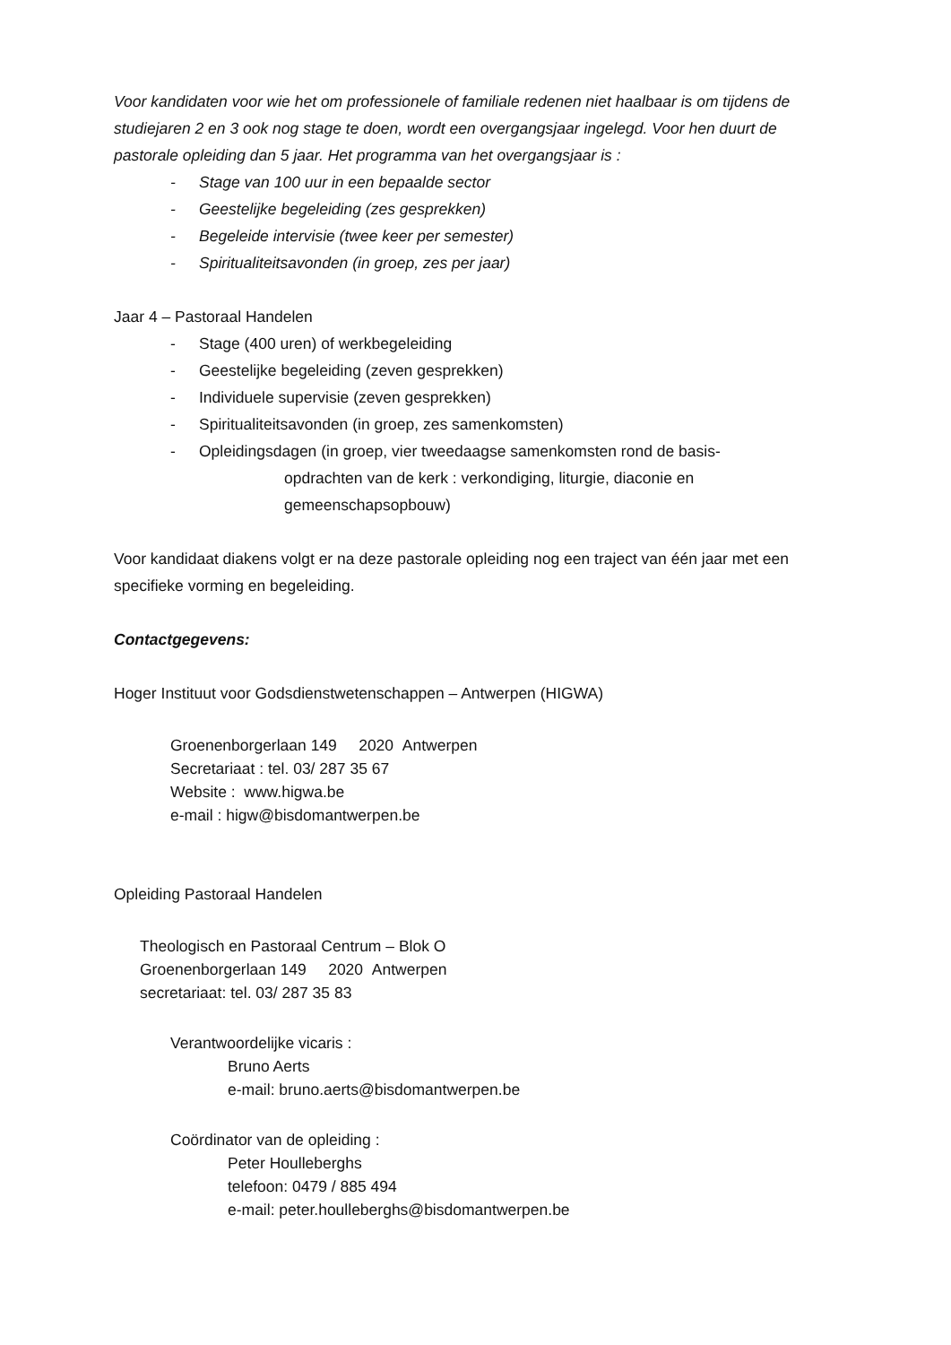Voor kandidaten voor wie het om professionele of familiale redenen niet haalbaar is om tijdens de studiejaren 2 en 3 ook nog stage te doen, wordt een overgangsjaar ingelegd. Voor hen duurt de pastorale opleiding dan 5 jaar. Het programma van het overgangsjaar is :
- Stage van 100 uur in een bepaalde sector
- Geestelijke begeleiding (zes gesprekken)
- Begeleide intervisie (twee keer per semester)
- Spiritualiteitsavonden (in groep, zes per jaar)
Jaar 4 – Pastoraal Handelen
- Stage (400 uren) of werkbegeleiding
- Geestelijke begeleiding (zeven gesprekken)
- Individuele supervisie (zeven gesprekken)
- Spiritualiteitsavonden (in groep, zes samenkomsten)
- Opleidingsdagen (in groep, vier tweedaagse samenkomsten rond de basis-
opdrachten van de kerk : verkondiging, liturgie, diaconie en
gemeenschapsopbouw)
Voor kandidaat diakens volgt er na deze pastorale opleiding nog een traject van één jaar met een specifieke vorming en begeleiding.
Contactgegevens:
Hoger Instituut voor Godsdienstwetenschappen – Antwerpen (HIGWA)
Groenenborgerlaan 149 2020 Antwerpen
Secretariaat : tel. 03/ 287 35 67
Website : www.higwa.be
e-mail : higw@bisdomantwerpen.be
Opleiding Pastoraal Handelen
Theologisch en Pastoraal Centrum – Blok O
Groenenborgerlaan 149 2020 Antwerpen
secretariaat: tel. 03/ 287 35 83
Verantwoordelijke vicaris :
Bruno Aerts
e-mail: bruno.aerts@bisdomantwerpen.be
Coördinator van de opleiding :
Peter Houlleberghs
telefoon: 0479 / 885 494
e-mail: peter.houlleberghs@bisdomantwerpen.be